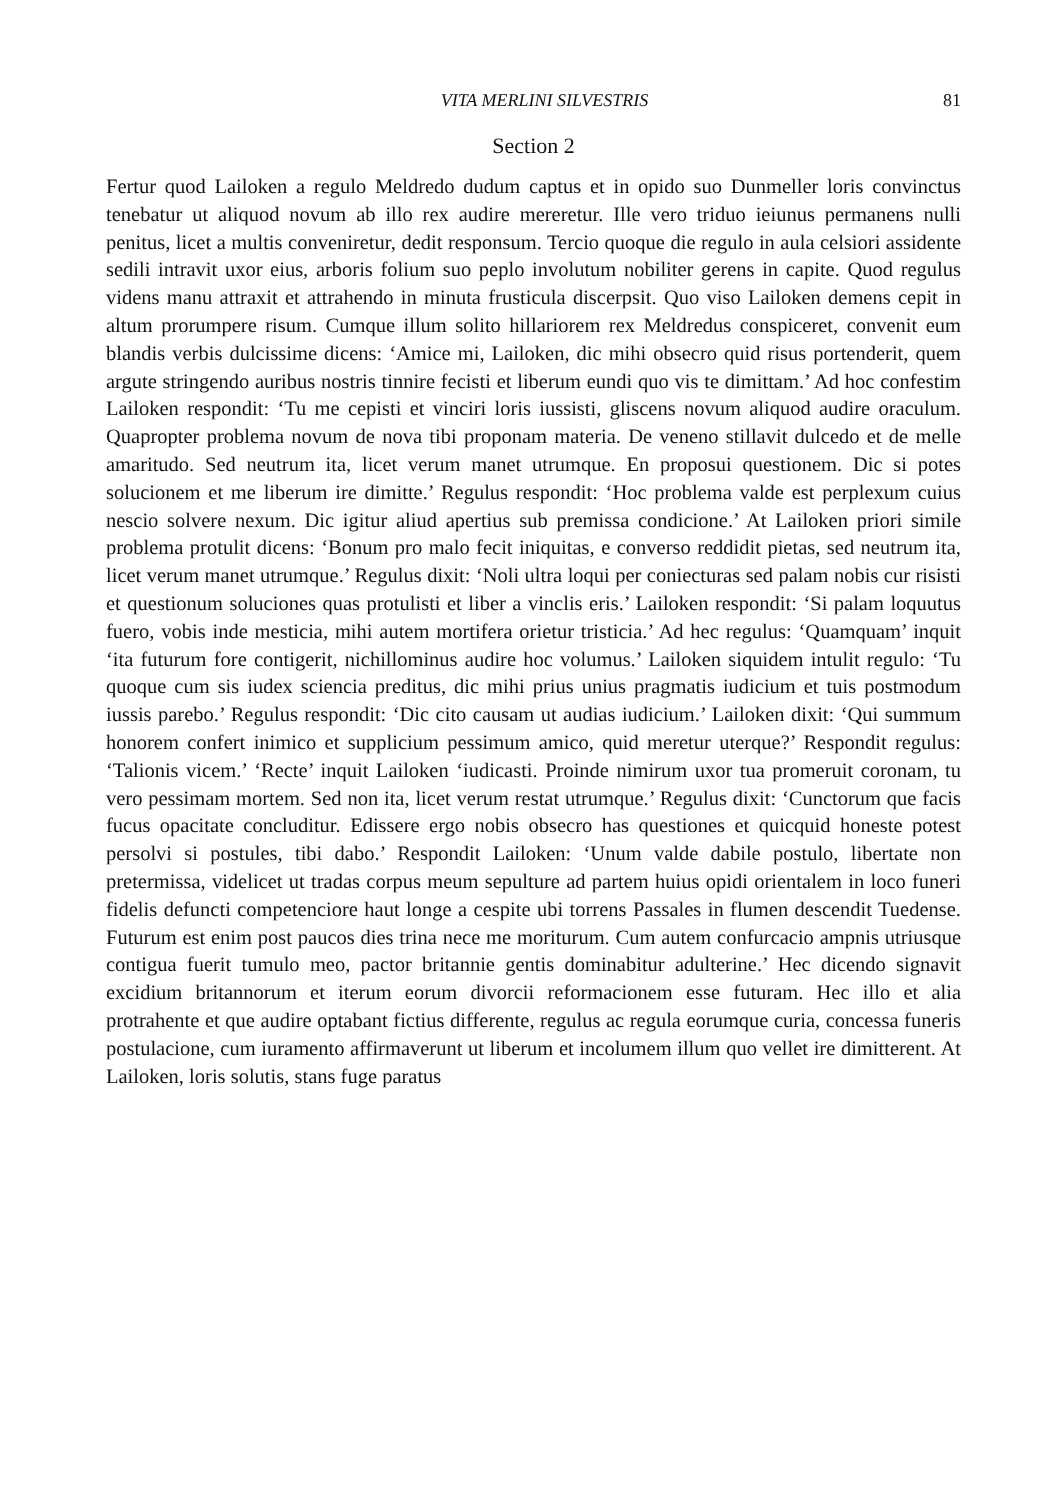VITA MERLINI SILVESTRIS 81
Section 2
Fertur quod Lailoken a regulo Meldredo dudum captus et in opido suo Dunmeller loris convinctus tenebatur ut aliquod novum ab illo rex audire mereretur. Ille vero triduo ieiunus permanens nulli penitus, licet a multis conveniretur, dedit responsum. Tercio quoque die regulo in aula celsiori assidente sedili intravit uxor eius, arboris folium suo peplo involutum nobiliter gerens in capite. Quod regulus videns manu attraxit et attrahendo in minuta frusticula discerpsit. Quo viso Lailoken demens cepit in altum prorumpere risum. Cumque illum solito hillariorem rex Meldredus conspiceret, convenit eum blandis verbis dulcissime dicens: ‘Amice mi, Lailoken, dic mihi obsecro quid risus portenderit, quem argute stringendo auribus nostris tinnire fecisti et liberum eundi quo vis te dimittam.’ Ad hoc confestim Lailoken respondit: ‘Tu me cepisti et vinciri loris iussisti, gliscens novum aliquod audire oraculum. Quapropter problema novum de nova tibi proponam materia. De veneno stillavit dulcedo et de melle amaritudo. Sed neutrum ita, licet verum manet utrumque. En proposui questionem. Dic si potes solucionem et me liberum ire dimitte.’ Regulus respondit: ‘Hoc problema valde est perplexum cuius nescio solvere nexum. Dic igitur aliud apertius sub premissa condicione.’ At Lailoken priori simile problema protulit dicens: ‘Bonum pro malo fecit iniquitas, e converso reddidit pietas, sed neutrum ita, licet verum manet utrumque.’ Regulus dixit: ‘Noli ultra loqui per coniecturas sed palam nobis cur risisti et questionum soluciones quas protulisti et liber a vinclis eris.’ Lailoken respondit: ‘Si palam loquutus fuero, vobis inde mesticia, mihi autem mortifera orietur tristicia.’ Ad hec regulus: ‘Quamquam’ inquit ‘ita futurum fore contigerit, nichillominus audire hoc volumus.’ Lailoken siquidem intulit regulo: ‘Tu quoque cum sis iudex sciencia preditus, dic mihi prius unius pragmatis iudicium et tuis postmodum iussis parebo.’ Regulus respondit: ‘Dic cito causam ut audias iudicium.’ Lailoken dixit: ‘Qui summum honorem confert inimico et supplicium pessimum amico, quid meretur uterque?’ Respondit regulus: ‘Talionis vicem.’ ‘Recte’ inquit Lailoken ‘iudicasti. Proinde nimirum uxor tua promeruit coronam, tu vero pessimam mortem. Sed non ita, licet verum restat utrumque.’ Regulus dixit: ‘Cunctorum que facis fucus opacitate concluditur. Edissere ergo nobis obsecro has questiones et quicquid honeste potest persolvi si postules, tibi dabo.’ Respondit Lailoken: ‘Unum valde dabile postulo, libertate non pretermissa, videlicet ut tradas corpus meum sepulture ad partem huius opidi orientalem in loco funeri fidelis defuncti competenciore haut longe a cespite ubi torrens Passales in flumen descendit Tuedense. Futurum est enim post paucos dies trina nece me moriturum. Cum autem confurcacio ampnis utriusque contigua fuerit tumulo meo, pactor britannie gentis dominabitur adulterine.’ Hec dicendo signavit excidium britannorum et iterum eorum divorcii reformacionem esse futuram. Hec illo et alia protrahente et que audire optabant fictius differente, regulus ac regula eorumque curia, concessa funeris postulacione, cum iuramento affirmaverunt ut liberum et incolumem illum quo vellet ire dimitterent. At Lailoken, loris solutis, stans fuge paratus